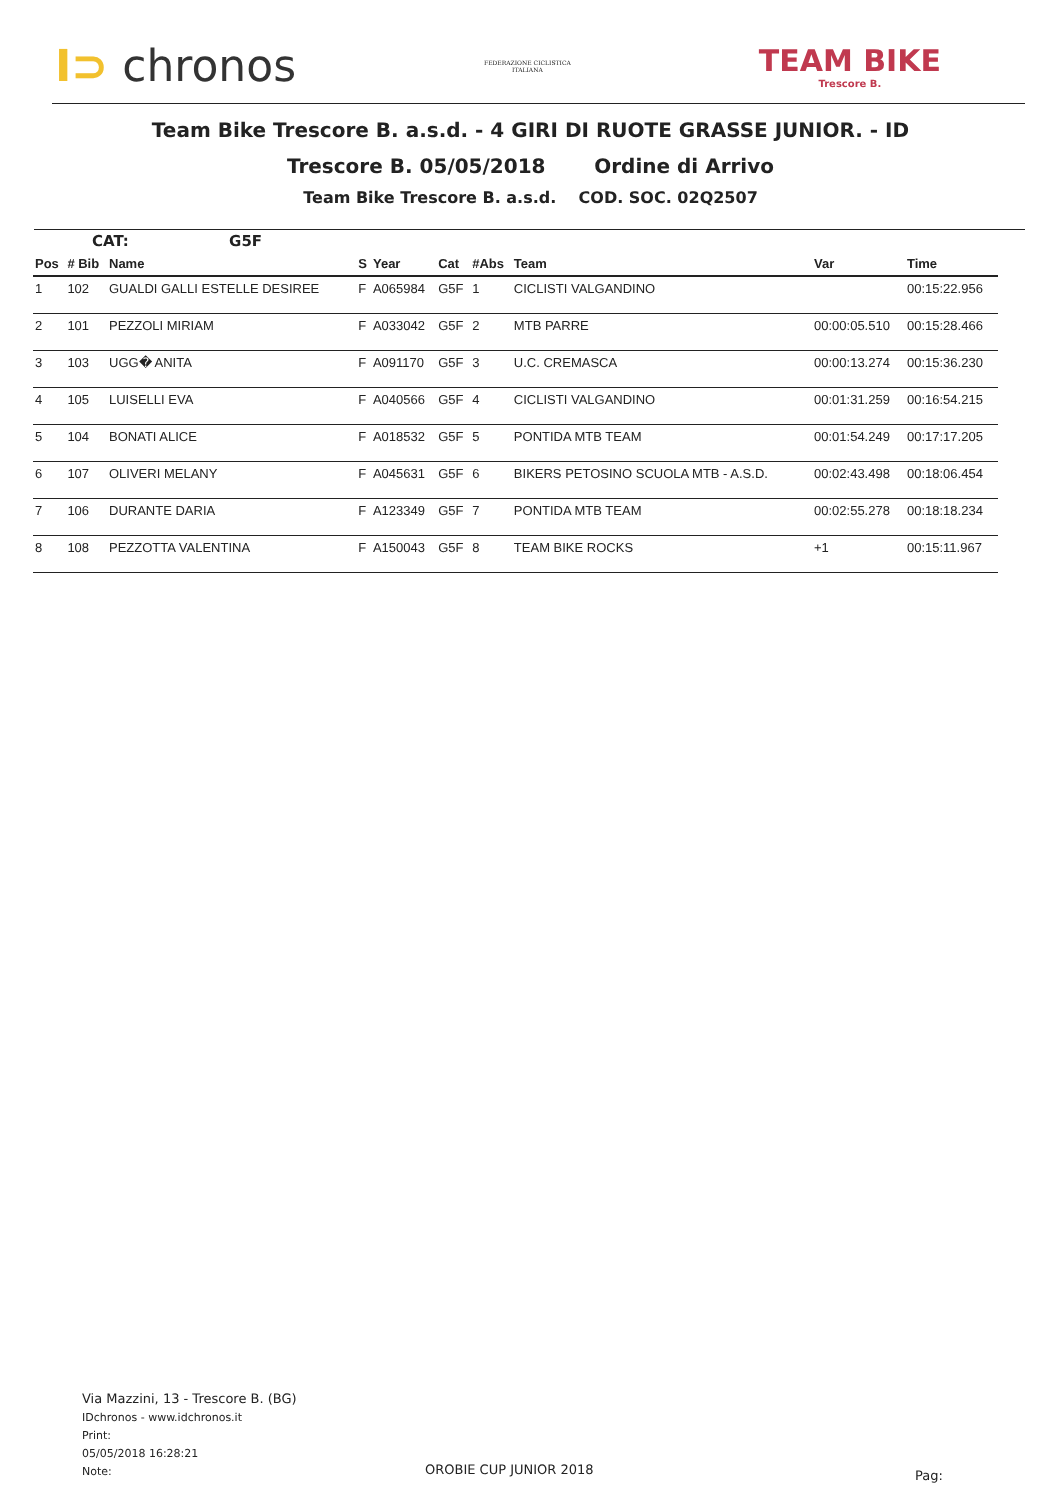I⊃ chronos
FEDERAZIONE CICLISTICA
ITALIANA
TEAM BIKE
Trescore B.
Team Bike Trescore B. a.s.d. - 4 GIRI DI RUOTE GRASSE JUNIOR. - ID
Trescore B. 05/05/2018 Ordine di Arrivo
Team Bike Trescore B. a.s.d. COD. SOC. 02Q2507
CAT: G5F
| Pos | # Bib | Name | S | Year | Cat | #Abs | Team | Var | Time |
| --- | --- | --- | --- | --- | --- | --- | --- | --- | --- |
| 1 | 102 | GUALDI GALLI ESTELLE DESIREE | F | A065984 | G5F | 1 | CICLISTI VALGANDINO | | 00:15:22.956 |
| 2 | 101 | PEZZOLI MIRIAM | F | A033042 | G5F | 2 | MTB PARRE | 00:00:05.510 | 00:15:28.466 |
| 3 | 103 | UGG� ANITA | F | A091170 | G5F | 3 | U.C. CREMASCA | 00:00:13.274 | 00:15:36.230 |
| 4 | 105 | LUISELLI EVA | F | A040566 | G5F | 4 | CICLISTI VALGANDINO | 00:01:31.259 | 00:16:54.215 |
| 5 | 104 | BONATI ALICE | F | A018532 | G5F | 5 | PONTIDA MTB TEAM | 00:01:54.249 | 00:17:17.205 |
| 6 | 107 | OLIVERI MELANY | F | A045631 | G5F | 6 | BIKERS PETOSINO SCUOLA MTB - A.S.D. | 00:02:43.498 | 00:18:06.454 |
| 7 | 106 | DURANTE DARIA | F | A123349 | G5F | 7 | PONTIDA MTB TEAM | 00:02:55.278 | 00:18:18.234 |
| 8 | 108 | PEZZOTTA VALENTINA | F | A150043 | G5F | 8 | TEAM BIKE ROCKS | +1 | 00:15:11.967 |
Via Mazzini, 13 - Trescore B. (BG)
IDchronos - www.idchronos.it
Print:
05/05/2018 16:28:21
Note:
OROBIE CUP JUNIOR 2018 Pag: